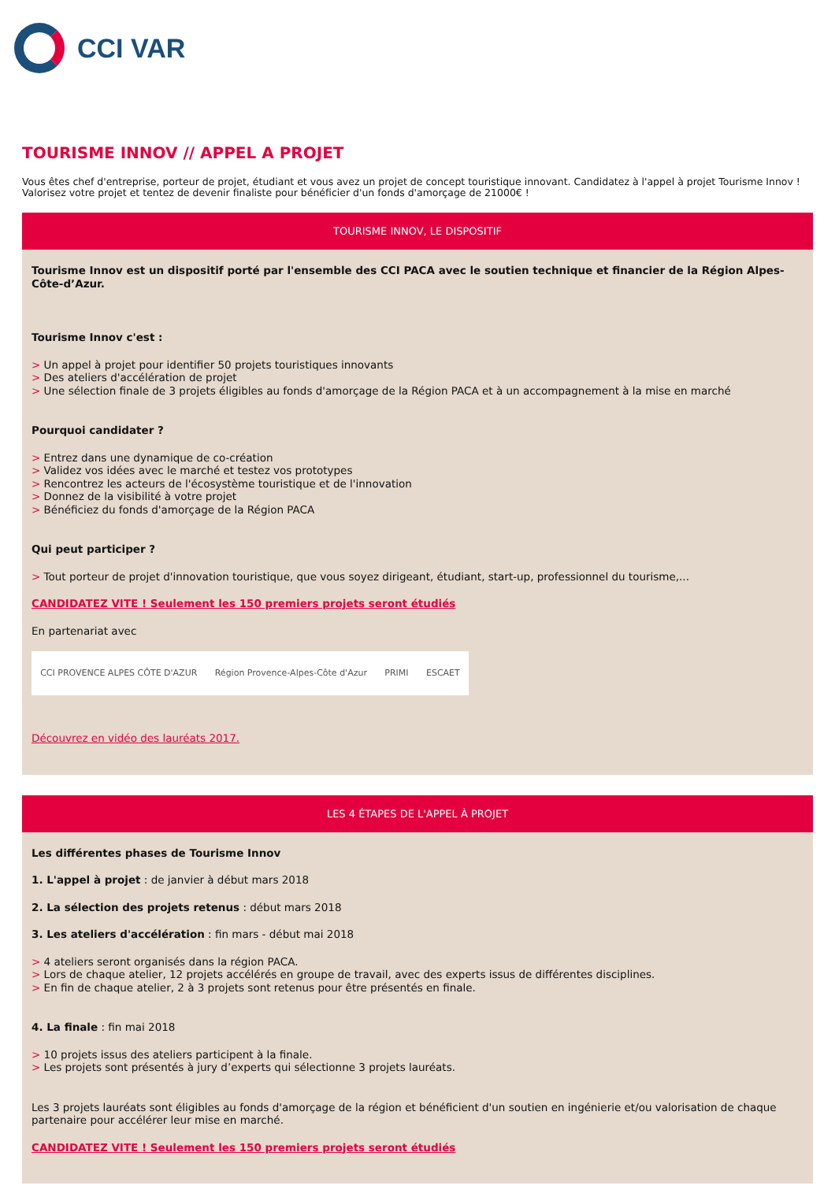CCI VAR
TOURISME INNOV // APPEL A PROJET
Vous êtes chef d'entreprise, porteur de projet, étudiant et vous avez un projet de concept touristique innovant. Candidatez à l'appel à projet Tourisme Innov ! Valorisez votre projet et tentez de devenir finaliste pour bénéficier d'un fonds d'amorçage de 21000€ !
TOURISME INNOV, LE DISPOSITIF
Tourisme Innov est un dispositif porté par l'ensemble des CCI PACA avec le soutien technique et financier de la Région Alpes-Côte-d’Azur.
Tourisme Innov c'est :
> Un appel à projet pour identifier 50 projets touristiques innovants
> Des ateliers d'accélération de projet
> Une sélection finale de 3 projets éligibles au fonds d'amorçage de la Région PACA et à un accompagnement à la mise en marché
Pourquoi candidater ?
> Entrez dans une dynamique de co-création
> Validez vos idées avec le marché et testez vos prototypes
> Rencontrez les acteurs de l'écosystème touristique et de l'innovation
> Donnez de la visibilité à votre projet
> Bénéficiez du fonds d'amorçage de la Région PACA
Qui peut participer ?
> Tout porteur de projet d'innovation touristique, que vous soyez dirigeant, étudiant, start-up, professionnel du tourisme,...
CANDIDATEZ VITE ! Seulement les 150 premiers projets seront étudiés
En partenariat avec
CCI PROVENCE ALPES CÔTE D'AZUR Région Provence-Alpes-Côte d'Azur PRIMI ESCAET
Découvrez en vidéo des lauréats 2017.
LES 4 ÉTAPES DE L'APPEL À PROJET
Les différentes phases de Tourisme Innov
1. L'appel à projet : de janvier à début mars 2018
2. La sélection des projets retenus : début mars 2018
3. Les ateliers d'accélération : fin mars - début mai 2018
> 4 ateliers seront organisés dans la région PACA.
> Lors de chaque atelier, 12 projets accélérés en groupe de travail, avec des experts issus de différentes disciplines.
> En fin de chaque atelier, 2 à 3 projets sont retenus pour être présentés en finale.
4. La finale : fin mai 2018
> 10 projets issus des ateliers participent à la finale.
> Les projets sont présentés à jury d’experts qui sélectionne 3 projets lauréats.
Les 3 projets lauréats sont éligibles au fonds d'amorçage de la région et bénéficient d'un soutien en ingénierie et/ou valorisation de chaque partenaire pour accélérer leur mise en marché.
CANDIDATEZ VITE ! Seulement les 150 premiers projets seront étudiés